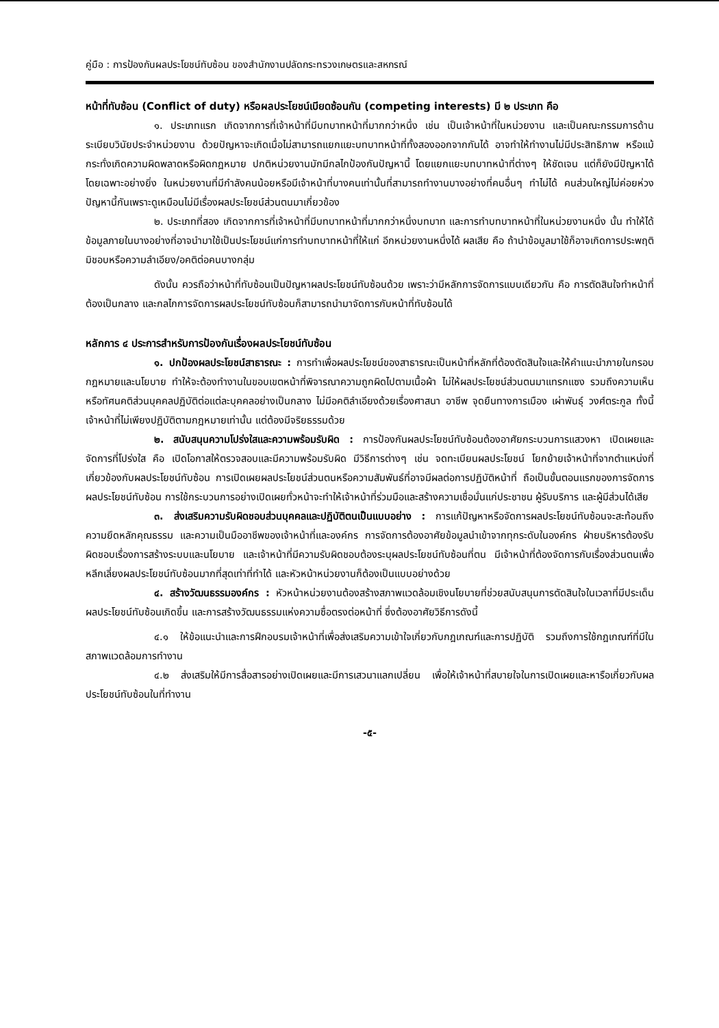คู่มือ : การป้องกันผลประโยชน์ทับซ้อน ของสำนักงานปลัดกระทรวงเกษตรและสหกรณ์
หน้าที่ทับซ้อน (Conflict of duty) หรือผลประโยชน์เบียดซ้อนกัน (competing interests) มี ๒ ประเภท คือ
๑. ประเภทแรก เกิดจากการที่เจ้าหน้าที่มีบทบาทหน้าที่มากกว่าหนึ่ง เช่น เป็นเจ้าหน้าที่ในหน่วยงาน และเป็นคณะกรรมการด้านระเบียบวินัยประจำหน่วยงาน ด้วยปัญหาจะเกิดเมื่อไม่สามารถแยกแยะบทบาทหน้าที่ทั้งสองออกจากกันได้ อาจทำให้ทำงานไม่มีประสิทธิภาพ หรือแม้กระทั่งเกิดความผิดพลาดหรือผิดกฎหมาย ปกติหน่วยงานมักมีกลไกป้องกันปัญหานี้ โดยแยกแยะบทบาทหน้าที่ต่างๆ ให้ชัดเจน แต่ก็ยังมีปัญหาได้โดยเฉพาะอย่างยิ่ง ในหน่วยงานที่มีกำลังคนน้อยหรือมีเจ้าหน้าที่บางคนเท่านั้นที่สามารถทำงานบางอย่างที่คนอื่นๆ ทำไม่ได้ คนส่วนใหญ่ไม่ค่อยห่วงปัญหานี้กันเพราะดูเหมือนไม่มีเรื่องผลประโยชน์ส่วนตนมาเกี่ยวข้อง
๒. ประเภทที่สอง เกิดจากการที่เจ้าหน้าที่มีบทบาทหน้าที่มากกว่าหนึ่งบทบาท และการทำบทบาทหน้าที่ในหน่วยงานหนึ่ง นั้น ทำให้ได้ข้อมูลภายในบางอย่างที่อาจนำมาใช้เป็นประโยชน์แก่การทำบทบาทหน้าที่ให้แก่ อีกหน่วยงานหนึ่งได้ ผลเสีย คือ ถ้านำข้อมูลมาใช้ก็อาจเกิดการประพฤติมิชอบหรือความลำเอียง/อคติต่อคนบางกลุ่ม
ดังนั้น ควรถือว่าหน้าที่ทับซ้อนเป็นปัญหาผลประโยชน์ทับซ้อนด้วย เพราะว่ามีหลักการจัดการแบบเดียวกัน คือ การตัดสินใจทำหน้าที่ต้องเป็นกลาง และกลไกการจัดการผลประโยชน์ทับซ้อนก็สามารถนำมาจัดการกับหน้าที่ทับซ้อนได้
หลักการ ๔ ประการสำหรับการป้องกันเรื่องผลประโยชน์ทับซ้อน
๑. ปกป้องผลประโยชน์สาธารณะ : การทำเพื่อผลประโยชน์ของสาธารณะเป็นหน้าที่หลักที่ต้องตัดสินใจและให้คำแนะนำภายในกรอบกฎหมายและนโยบาย ทำให้จะต้องทำงานในขอบเขตหน้าที่พิจารณาความถูกผิดไปตามเนื้อผ้า ไม่ให้ผลประโยชน์ส่วนตนมาแทรกแซง รวมถึงความเห็นหรือทัศนคติส่วนบุคคลปฏิบัติต่อแต่ละบุคคลอย่างเป็นกลาง ไม่มีอคติลำเอียงด้วยเรื่องศาสนา อาชีพ จุดยืนทางการเมือง เผ่าพันธุ์ วงศ์ตระกูล ทั้งนี้เจ้าหน้าที่ไม่เพียงปฏิบัติตามกฎหมายเท่านั้น แต่ต้องมีจริยธรรมด้วย
๒. สนับสนุนความโปร่งใสและความพร้อมรับผิด : การป้องกันผลประโยชน์ทับซ้อนต้องอาศัยกระบวนการแสวงหา เปิดเผยและจัดการที่โปร่งใส คือ เปิดโอกาสให้ตรวจสอบและมีความพร้อมรับผิด มีวิธีการต่างๆ เช่น จดทะเบียนผลประโยชน์ โยกย้ายเจ้าหน้าที่จากตำแหน่งที่เกี่ยวข้องกับผลประโยชน์ทับซ้อน การเปิดเผยผลประโยชน์ส่วนตนหรือความสัมพันธ์ที่อาจมีผลต่อการปฏิบัติหน้าที่ ถือเป็นขั้นตอนแรกของการจัดการผลประโยชน์ทับซ้อน การใช้กระบวนการอย่างเปิดเผยทั่วหน้าจะทำให้เจ้าหน้าที่ร่วมมือและสร้างความเชื่อมั่นแก่ประชาชน ผู้รับบริการ และผู้มีส่วนได้เสีย
๓. ส่งเสริมความรับผิดชอบส่วนบุคคลและปฏิบัติตนเป็นแบบอย่าง : การแก้ปัญหาหรือจัดการผลประโยชน์ทับซ้อนจะสะท้อนถึงความยึดหลักคุณธรรม และความเป็นมืออาชีพของเจ้าหน้าที่และองค์กร การจัดการต้องอาศัยข้อมูลนำเข้าจากทุกระดับในองค์กร ฝ่ายบริหารต้องรับผิดชอบเรื่องการสร้างระบบและนโยบาย และเจ้าหน้าที่มีความรับผิดชอบต้องระบุผลประโยชน์ทับซ้อนที่ตน มีเจ้าหน้าที่ต้องจัดการกับเรื่องส่วนตนเพื่อหลีกเลี่ยงผลประโยชน์ทับซ้อนมากที่สุดเท่าที่ทำได้ และหัวหน้าหน่วยงานก็ต้องเป็นแบบอย่างด้วย
๔. สร้างวัฒนธรรมองค์กร : หัวหน้าหน่วยงานต้องสร้างสภาพแวดล้อมเชิงนโยบายที่ช่วยสนับสนุนการตัดสินใจในเวลาที่มีประเด็นผลประโยชน์ทับซ้อนเกิดขึ้น และการสร้างวัฒนธรรมแห่งความซื่อตรงต่อหน้าที่ ซึ่งต้องอาศัยวิธีการดังนี้
๔.๑ ให้ข้อแนะนำและการฝึกอบรมเจ้าหน้าที่เพื่อส่งเสริมความเข้าใจเกี่ยวกับกฎเกณฑ์และการปฏิบัติ รวมถึงการใช้กฎเกณฑ์ที่มีในสภาพแวดล้อมการทำงาน
๔.๒ ส่งเสริมให้มีการสื่อสารอย่างเปิดเผยและมีการเสวนาแลกเปลี่ยน เพื่อให้เจ้าหน้าที่สบายใจในการเปิดเผยและหารือเกี่ยวกับผลประโยชน์ทับซ้อนในที่ทำงาน
-๕-